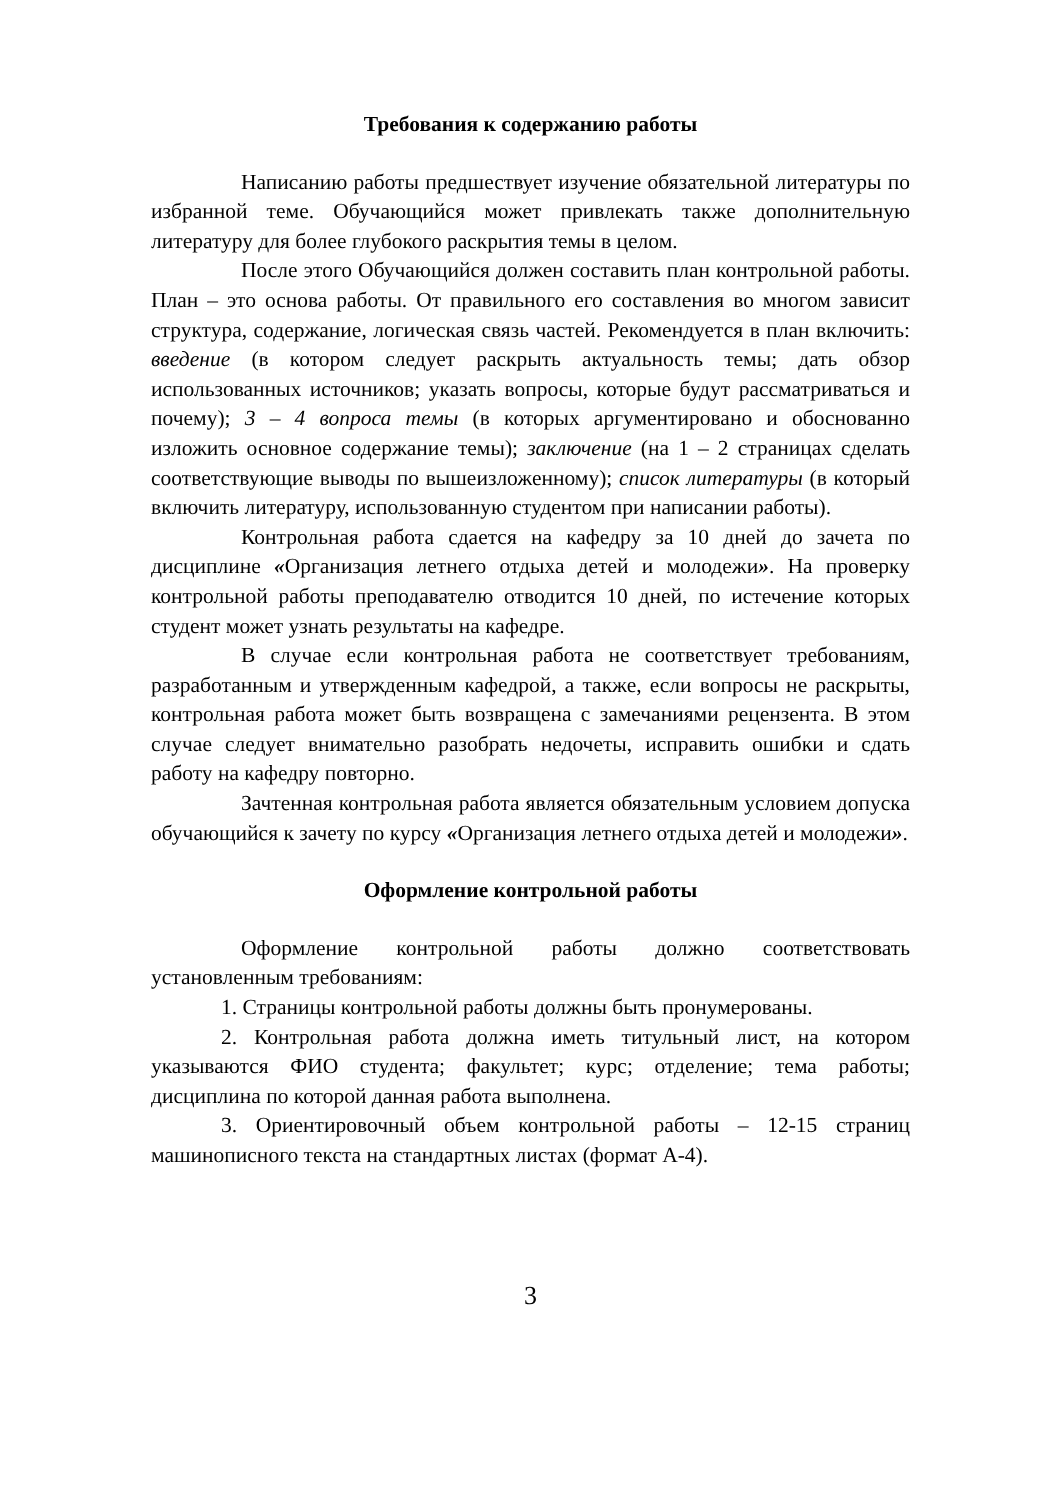Требования к содержанию работы
Написанию работы предшествует изучение обязательной литературы по избранной теме. Обучающийся может привлекать также дополнительную литературу для более глубокого раскрытия темы в целом.
После этого Обучающийся должен составить план контрольной работы. План – это основа работы. От правильного его составления во многом зависит структура, содержание, логическая связь частей. Рекомендуется в план включить: введение (в котором следует раскрыть актуальность темы; дать обзор использованных источников; указать вопросы, которые будут рассматриваться и почему); 3 – 4 вопроса темы (в которых аргументировано и обоснованно изложить основное содержание темы); заключение (на 1 – 2 страницах сделать соответствующие выводы по вышеизложенному); список литературы (в который включить литературу, использованную студентом при написании работы).
Контрольная работа сдается на кафедру за 10 дней до зачета по дисциплине «Организация летнего отдыха детей и молодежи». На проверку контрольной работы преподавателю отводится 10 дней, по истечение которых студент может узнать результаты на кафедре.
В случае если контрольная работа не соответствует требованиям, разработанным и утвержденным кафедрой, а также, если вопросы не раскрыты, контрольная работа может быть возвращена с замечаниями рецензента. В этом случае следует внимательно разобрать недочеты, исправить ошибки и сдать работу на кафедру повторно.
Зачтенная контрольная работа является обязательным условием допуска обучающийся к зачету по курсу «Организация летнего отдыха детей и молодежи».
Оформление контрольной работы
Оформление контрольной работы должно соответствовать установленным требованиям:
1. Страницы контрольной работы должны быть пронумерованы.
2. Контрольная работа должна иметь титульный лист, на котором указываются ФИО студента; факультет; курс; отделение; тема работы; дисциплина по которой данная работа выполнена.
3. Ориентировочный объем контрольной работы – 12-15 страниц машинописного текста на стандартных листах (формат А-4).
3